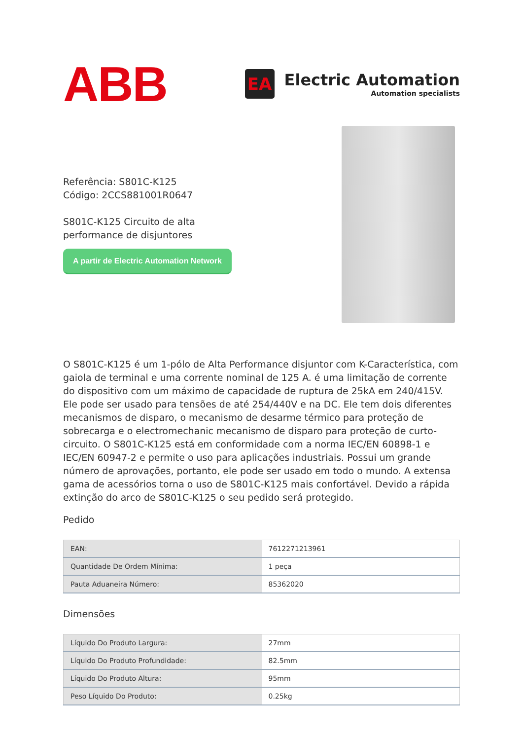ABB
EA
Electric Automation
Automation specialists
Referência: S801C-K125
Código: 2CCS881001R0647
S801C-K125 Circuito de alta
performance de disjuntores
A partir de Electric Automation Network
O S801C-K125 é um 1-pólo de Alta Performance disjuntor com K-Característica, com gaiola de terminal e uma corrente nominal de 125 A. é uma limitação de corrente do dispositivo com um máximo de capacidade de ruptura de 25kA em 240/415V. Ele pode ser usado para tensões de até 254/440V e na DC. Ele tem dois diferentes mecanismos de disparo, o mecanismo de desarme térmico para proteção de sobrecarga e o electromechanic mecanismo de disparo para proteção de curto-circuito. O S801C-K125 está em conformidade com a norma IEC/EN 60898-1 e IEC/EN 60947-2 e permite o uso para aplicações industriais. Possui um grande número de aprovações, portanto, ele pode ser usado em todo o mundo. A extensa gama de acessórios torna o uso de S801C-K125 mais confortável. Devido a rápida extinção do arco de S801C-K125 o seu pedido será protegido.
Pedido
| EAN: | 7612271213961 |
| Quantidade De Ordem Mínima: | 1 peça |
| Pauta Aduaneira Número: | 85362020 |
Dimensões
| Líquido Do Produto Largura: | 27mm |
| Líquido Do Produto Profundidade: | 82.5mm |
| Líquido Do Produto Altura: | 95mm |
| Peso Líquido Do Produto: | 0.25kg |